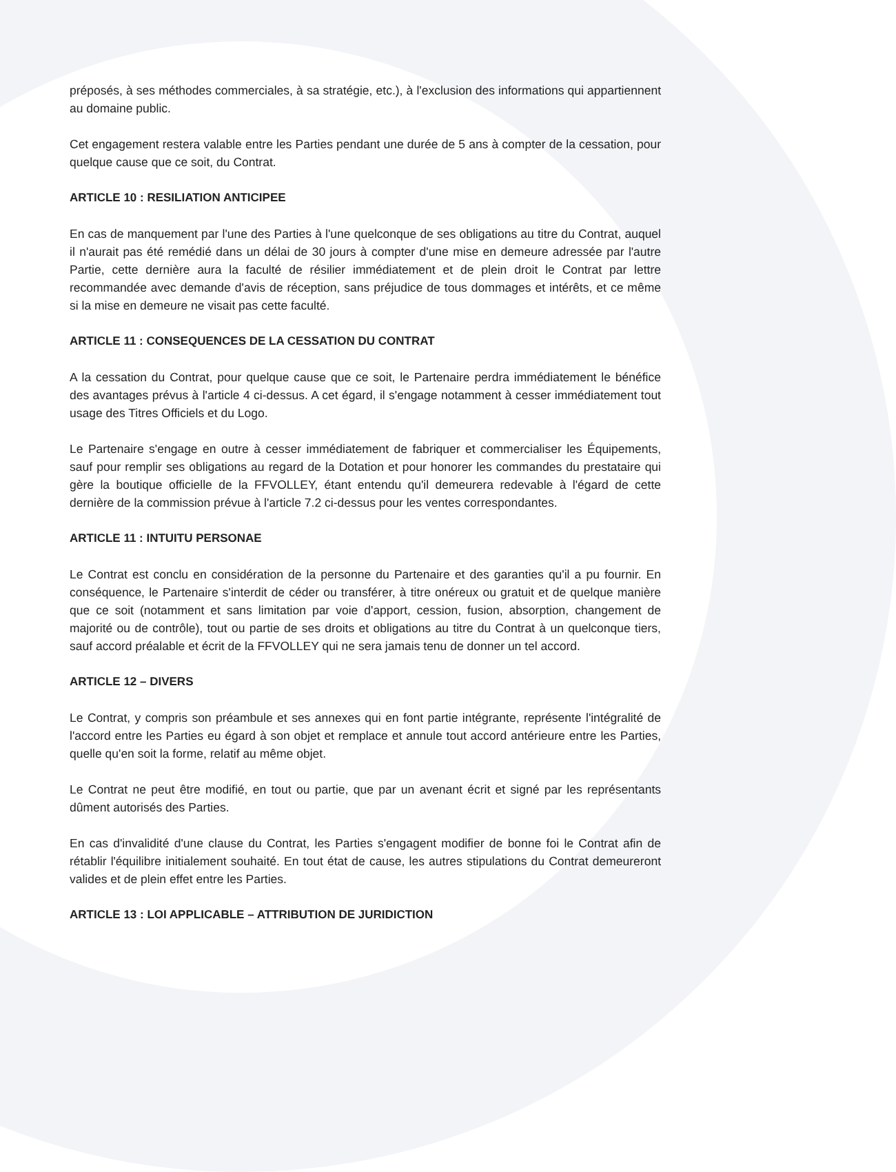préposés, à ses méthodes commerciales, à sa stratégie, etc.), à l'exclusion des informations qui appartiennent au domaine public.
Cet engagement restera valable entre les Parties pendant une durée de 5 ans à compter de la cessation, pour quelque cause que ce soit, du Contrat.
ARTICLE 10 : RESILIATION ANTICIPEE
En cas de manquement par l'une des Parties à l'une quelconque de ses obligations au titre du Contrat, auquel il n'aurait pas été remédié dans un délai de 30 jours à compter d'une mise en demeure adressée par l'autre Partie, cette dernière aura la faculté de résilier immédiatement et de plein droit le Contrat par lettre recommandée avec demande d'avis de réception, sans préjudice de tous dommages et intérêts, et ce même si la mise en demeure ne visait pas cette faculté.
ARTICLE 11 : CONSEQUENCES DE LA CESSATION DU CONTRAT
A la cessation du Contrat, pour quelque cause que ce soit, le Partenaire perdra immédiatement le bénéfice des avantages prévus à l'article 4 ci-dessus. A cet égard, il s'engage notamment à cesser immédiatement tout usage des Titres Officiels et du Logo.
Le Partenaire s'engage en outre à cesser immédiatement de fabriquer et commercialiser les Équipements, sauf pour remplir ses obligations au regard de la Dotation et pour honorer les commandes du prestataire qui gère la boutique officielle de la FFVOLLEY, étant entendu qu'il demeurera redevable à l'égard de cette dernière de la commission prévue à l'article 7.2 ci-dessus pour les ventes correspondantes.
ARTICLE 11 : INTUITU PERSONAE
Le Contrat est conclu en considération de la personne du Partenaire et des garanties qu'il a pu fournir. En conséquence, le Partenaire s'interdit de céder ou transférer, à titre onéreux ou gratuit et de quelque manière que ce soit (notamment et sans limitation par voie d'apport, cession, fusion, absorption, changement de majorité ou de contrôle), tout ou partie de ses droits et obligations au titre du Contrat à un quelconque tiers, sauf accord préalable et écrit de la FFVOLLEY qui ne sera jamais tenu de donner un tel accord.
ARTICLE 12 – DIVERS
Le Contrat, y compris son préambule et ses annexes qui en font partie intégrante, représente l'intégralité de l'accord entre les Parties eu égard à son objet et remplace et annule tout accord antérieure entre les Parties, quelle qu'en soit la forme, relatif au même objet.
Le Contrat ne peut être modifié, en tout ou partie, que par un avenant écrit et signé par les représentants dûment autorisés des Parties.
En cas d'invalidité d'une clause du Contrat, les Parties s'engagent modifier de bonne foi le Contrat afin de rétablir l'équilibre initialement souhaité. En tout état de cause, les autres stipulations du Contrat demeureront valides et de plein effet entre les Parties.
ARTICLE 13 : LOI APPLICABLE – ATTRIBUTION DE JURIDICTION